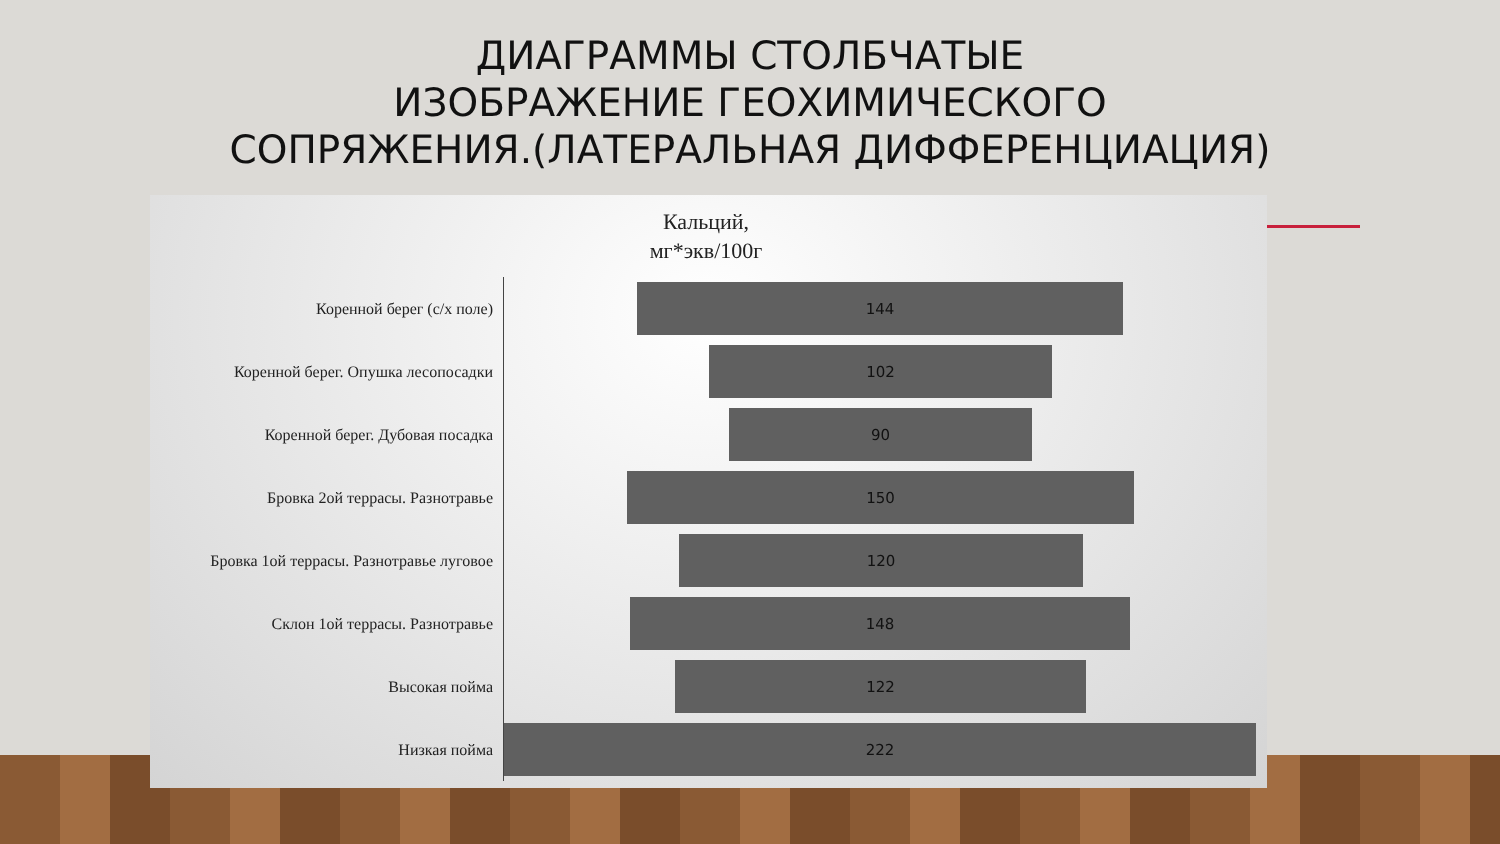ДИАГРАММЫ СТОЛБЧАТЫЕ
ИЗОБРАЖЕНИЕ ГЕОХИМИЧЕСКОГО
СОПРЯЖЕНИЯ.(ЛАТЕРАЛЬНАЯ ДИФФЕРЕНЦИАЦИЯ)
Кальций,
мг*экв/100г
Коренной берег (с/х поле)
144
Коренной берег. Опушка лесопосадки
102
Коренной берег. Дубовая посадка
90
Бровка 2ой террасы. Разнотравье
150
Бровка 1ой террасы. Разнотравье луговое
120
Склон 1ой террасы. Разнотравье
148
Высокая пойма
122
Низкая пойма
222